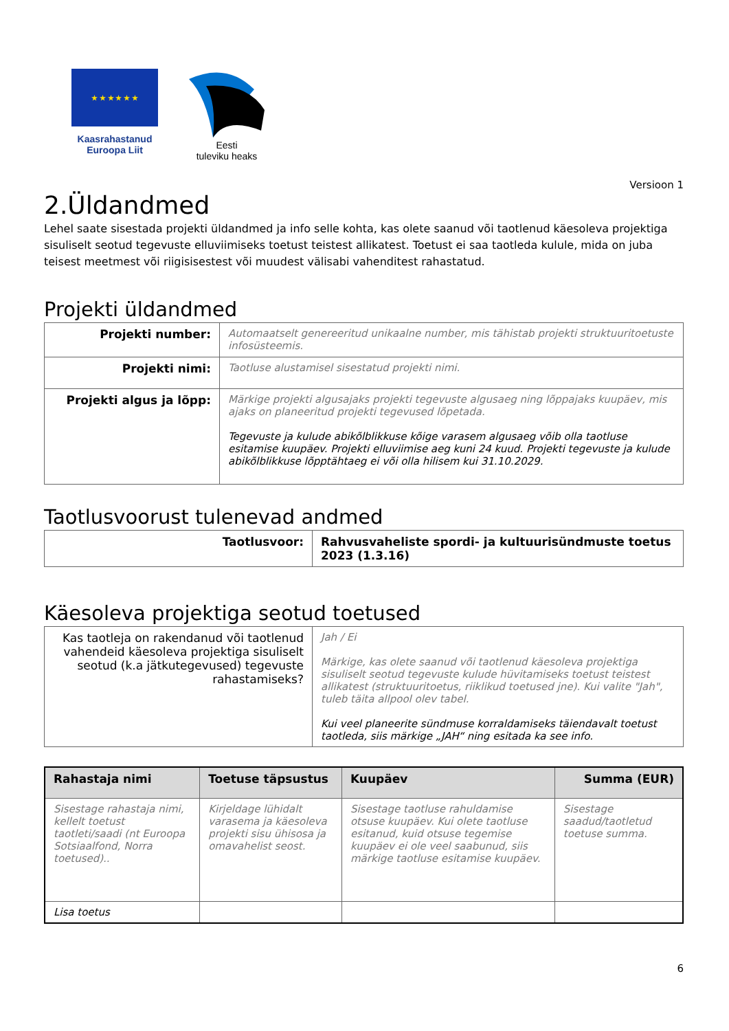★ ★ ★ ★ ★ ★
Kaasrahastanud
Euroopa Liit
Eesti
tuleviku heaks
Versioon 1
2.Üldandmed
Lehel saate sisestada projekti üldandmed ja info selle kohta, kas olete saanud või taotlenud käesoleva projektiga sisuliselt seotud tegevuste elluviimiseks toetust teistest allikatest. Toetust ei saa taotleda kulule, mida on juba teisest meetmest või riigisisestest või muudest välisabi vahenditest rahastatud.
Projekti üldandmed
| Projekti number: | Automaatselt genereeritud unikaalne number, mis tähistab projekti struktuuritoetuste infosüsteemis. |
| Projekti nimi: | Taotluse alustamisel sisestatud projekti nimi. |
| Projekti algus ja lõpp: | Märkige projekti algusajaks projekti tegevuste algusaeg ning lõppajaks kuupäev, mis ajaks on planeeritud projekti tegevused lõpetada. Tegevuste ja kulude abikõlblikkuse kõige varasem algusaeg võib olla taotluse esitamise kuupäev. Projekti elluviimise aeg kuni 24 kuud. Projekti tegevuste ja kulude abikõlblikkuse lõpptähtaeg ei või olla hilisem kui 31.10.2029. |
Taotlusvoorust tulenevad andmed
| Taotlusvoor: | Rahvusvaheliste spordi- ja kultuurisündmuste toetus 2023 (1.3.16) |
Käesoleva projektiga seotud toetused
| Kas taotleja on rakendanud või taotlenud vahendeid käesoleva projektiga sisuliselt seotud (k.a jätkutegevused) tegevuste rahastamiseks? | Jah / Ei Märkige, kas olete saanud või taotlenud käesoleva projektiga sisuliselt seotud tegevuste kulude hüvitamiseks toetust teistest allikatest (struktuuritoetus, riiklikud toetused jne). Kui valite "Jah", tuleb täita allpool olev tabel. Kui veel planeerite sündmuse korraldamiseks täiendavalt toetust taotleda, siis märkige „JAH“ ning esitada ka see info. |
| Rahastaja nimi | Toetuse täpsustus | Kuupäev | Summa (EUR) |
| --- | --- | --- | --- |
| Sisestage rahastaja nimi, kellelt toetust taotleti/saadi (nt Euroopa Sotsiaalfond, Norra toetused).. | Kirjeldage lühidalt varasema ja käesoleva projekti sisu ühisosa ja omavahelist seost. | Sisestage taotluse rahuldamise otsuse kuupäev. Kui olete taotluse esitanud, kuid otsuse tegemise kuupäev ei ole veel saabunud, siis märkige taotluse esitamise kuupäev. | Sisestage saadud/taotletud toetuse summa. |
| Lisa toetus | | | |
6